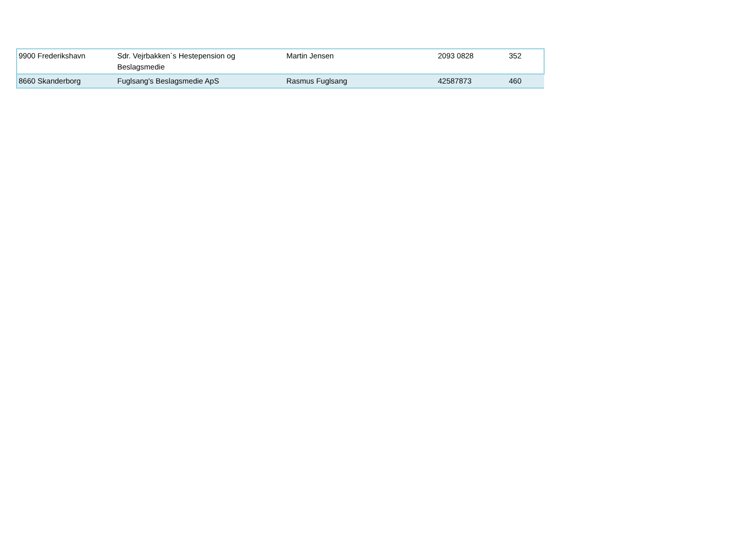| 9900 Frederikshavn | Sdr. Vejrbakken`s Hestepension og Beslagsmedie | Martin Jensen | 2093 0828 | 352 |
| 8660 Skanderborg | Fuglsang's Beslagsmedie ApS | Rasmus Fuglsang | 42587873 | 460 |